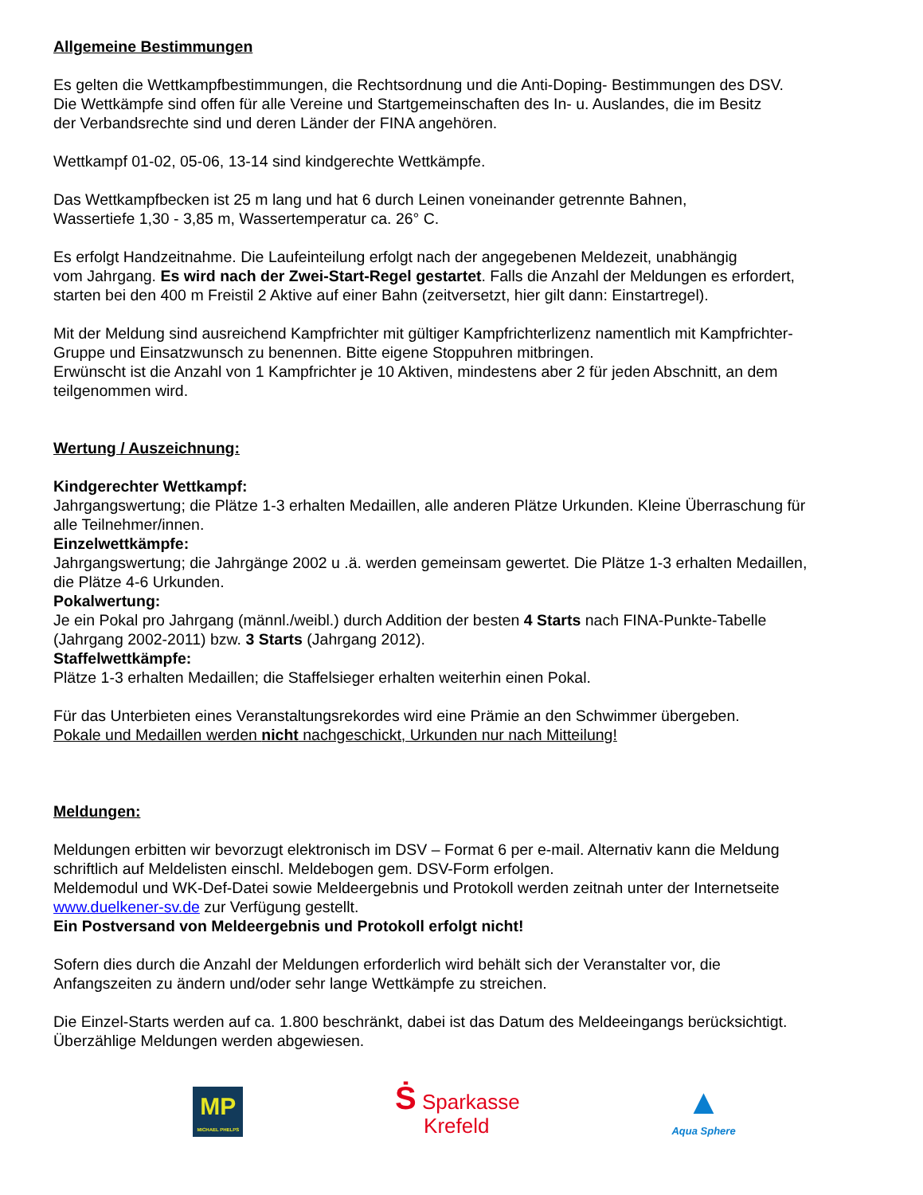Allgemeine Bestimmungen
Es gelten die Wettkampfbestimmungen, die Rechtsordnung und die Anti-Doping- Bestimmungen des DSV.
Die Wettkämpfe sind offen für alle Vereine und Startgemeinschaften des In- u. Auslandes, die im Besitz
der Verbandsrechte sind und deren Länder der FINA angehören.
Wettkampf 01-02, 05-06, 13-14 sind kindgerechte Wettkämpfe.
Das Wettkampfbecken ist 25 m lang und hat 6 durch Leinen voneinander getrennte Bahnen,
Wassertiefe 1,30 - 3,85 m, Wassertemperatur ca. 26° C.
Es erfolgt Handzeitnahme. Die Laufeinteilung erfolgt nach der angegebenen Meldezeit, unabhängig
vom Jahrgang. Es wird nach der Zwei-Start-Regel gestartet. Falls die Anzahl der Meldungen es erfordert,
starten bei den 400 m Freistil 2 Aktive auf einer Bahn (zeitversetzt, hier gilt dann: Einstartregel).
Mit der Meldung sind ausreichend Kampfrichter mit gültiger Kampfrichterlizenz namentlich mit Kampfrichter-
Gruppe und Einsatzwunsch zu benennen. Bitte eigene Stoppuhren mitbringen.
Erwünscht ist die Anzahl von 1 Kampfrichter je 10 Aktiven, mindestens aber 2 für jeden Abschnitt, an dem
teilgenommen wird.
Wertung / Auszeichnung:
Kindgerechter Wettkampf:
Jahrgangswertung; die Plätze 1-3 erhalten Medaillen, alle anderen Plätze Urkunden. Kleine Überraschung für
alle Teilnehmer/innen.
Einzelwettkämpfe:
Jahrgangswertung; die Jahrgänge 2002 u .ä. werden gemeinsam gewertet. Die Plätze 1-3 erhalten Medaillen,
die Plätze 4-6 Urkunden.
Pokalwertung:
Je ein Pokal pro Jahrgang (männl./weibl.) durch Addition der besten 4 Starts nach FINA-Punkte-Tabelle
(Jahrgang 2002-2011) bzw. 3 Starts (Jahrgang 2012).
Staffelwettkämpfe:
Plätze 1-3 erhalten Medaillen; die Staffelsieger erhalten weiterhin einen Pokal.
Für das Unterbieten eines Veranstaltungsrekordes wird eine Prämie an den Schwimmer übergeben.
Pokale und Medaillen werden nicht nachgeschickt, Urkunden nur nach Mitteilung!
Meldungen:
Meldungen erbitten wir bevorzugt elektronisch im DSV – Format 6 per e-mail. Alternativ kann die Meldung
schriftlich auf Meldelisten einschl. Meldebogen gem. DSV-Form erfolgen.
Meldemodul und WK-Def-Datei sowie Meldeergebnis und Protokoll werden zeitnah unter der Internetseite
www.duelkener-sv.de zur Verfügung gestellt.
Ein Postversand von Meldeergebnis und Protokoll erfolgt nicht!
Sofern dies durch die Anzahl der Meldungen erforderlich wird behält sich der Veranstalter vor, die
Anfangszeiten zu ändern und/oder sehr lange Wettkämpfe zu streichen.
Die Einzel-Starts werden auf ca. 1.800 beschränkt, dabei ist das Datum des Meldeeingangs berücksichtigt.
Überzählige Meldungen werden abgewiesen.
MP
MICHAEL PHELPS
Ṡ Sparkasse
Krefeld
▲
Aqua Sphere